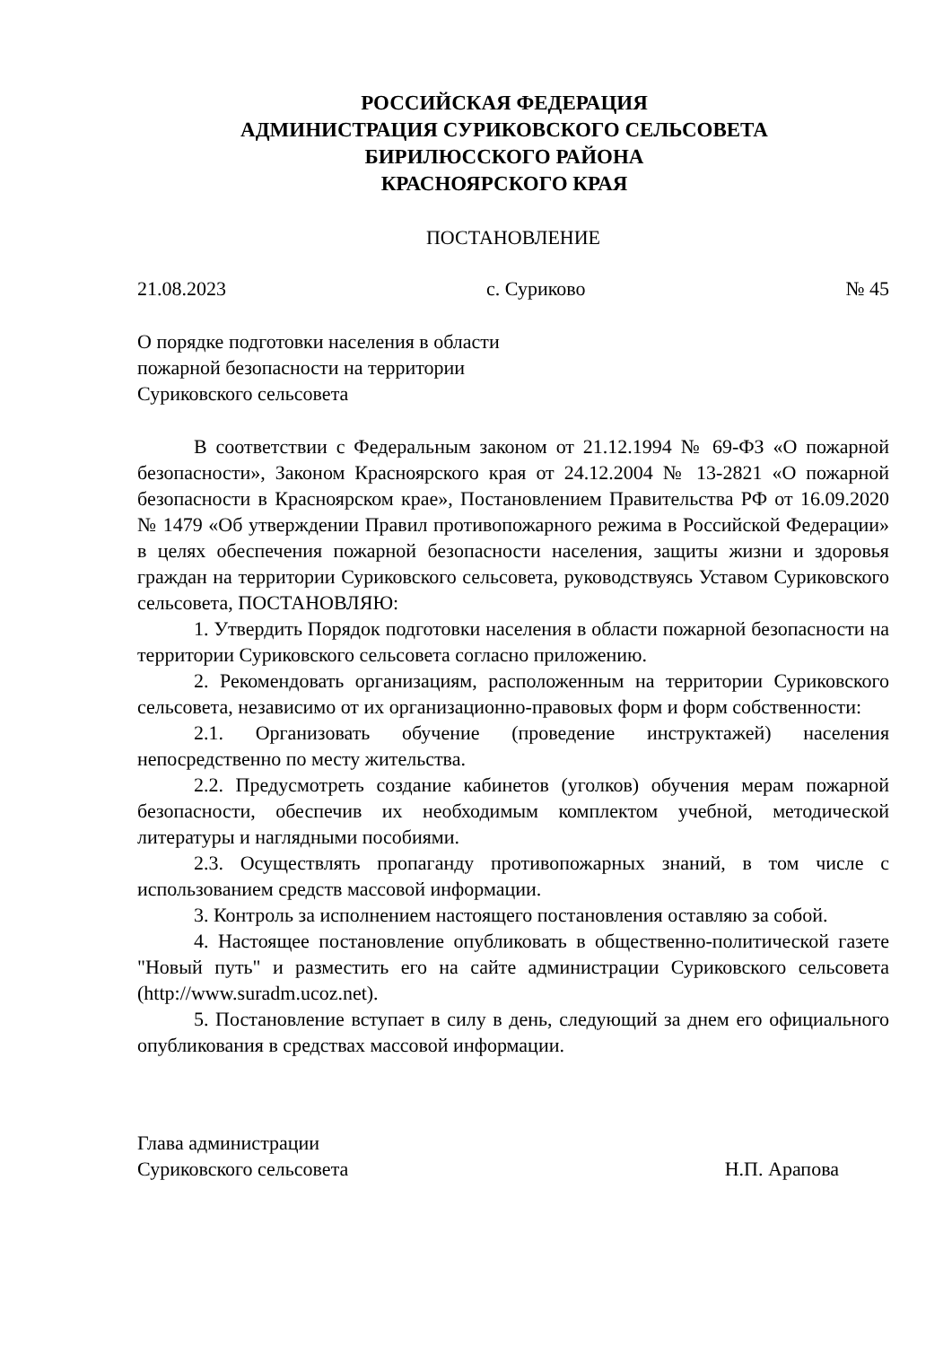РОССИЙСКАЯ ФЕДЕРАЦИЯ
АДМИНИСТРАЦИЯ СУРИКОВСКОГО СЕЛЬСОВЕТА
БИРИЛЮССКОГО РАЙОНА
КРАСНОЯРСКОГО КРАЯ
ПОСТАНОВЛЕНИЕ
21.08.2023 с. Суриково № 45
О порядке подготовки населения в области
пожарной безопасности на территории
Суриковского сельсовета
В соответствии с Федеральным законом от 21.12.1994 № 69-ФЗ «О пожарной безопасности», Законом Красноярского края от 24.12.2004 № 13-2821 «О пожарной безопасности в Красноярском крае», Постановлением Правительства РФ от 16.09.2020 № 1479 «Об утверждении Правил противопожарного режима в Российской Федерации» в целях обеспечения пожарной безопасности населения, защиты жизни и здоровья граждан на территории Суриковского сельсовета, руководствуясь Уставом Суриковского сельсовета, ПОСТАНОВЛЯЮ:
1. Утвердить Порядок подготовки населения в области пожарной безопасности на территории Суриковского сельсовета согласно приложению.
2. Рекомендовать организациям, расположенным на территории Суриковского сельсовета, независимо от их организационно-правовых форм и форм собственности:
2.1. Организовать обучение (проведение инструктажей) населения непосредственно по месту жительства.
2.2. Предусмотреть создание кабинетов (уголков) обучения мерам пожарной безопасности, обеспечив их необходимым комплектом учебной, методической литературы и наглядными пособиями.
2.3. Осуществлять пропаганду противопожарных знаний, в том числе с использованием средств массовой информации.
3. Контроль за исполнением настоящего постановления оставляю за собой.
4. Настоящее постановление опубликовать в общественно-политической газете "Новый путь" и разместить его на сайте администрации Суриковского сельсовета (http://www.suradm.ucoz.net).
5. Постановление вступает в силу в день, следующий за днем его официального опубликования в средствах массовой информации.
Глава администрации
Суриковского сельсовета Н.П. Арапова